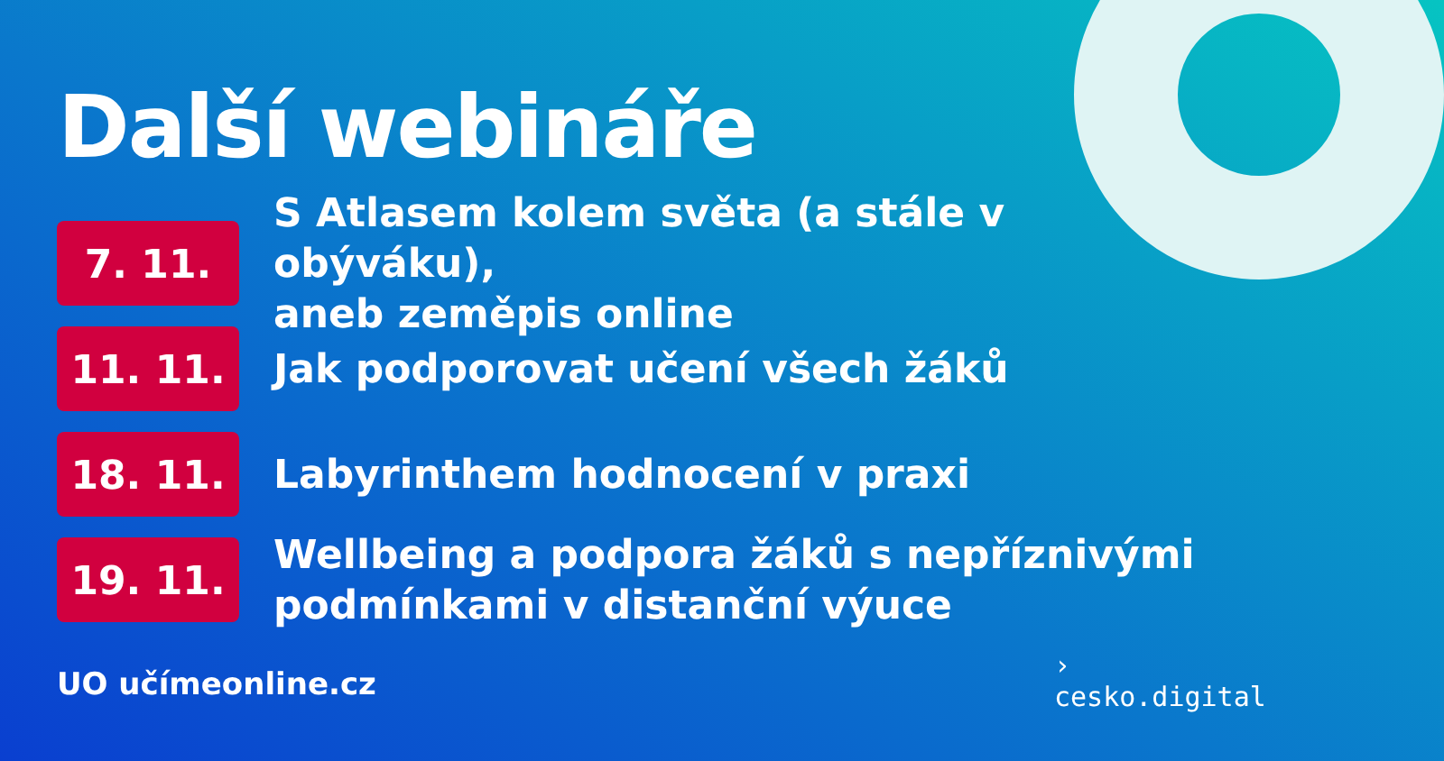Další webináře
7. 11.
S Atlasem kolem světa (a stále v obýváku),
aneb zeměpis online
11. 11.
Jak podporovat učení všech žáků
18. 11.
Labyrinthem hodnocení v praxi
19. 11.
Wellbeing a podpora žáků s nepříznivými
podmínkami v distanční výuce
UO učímeonline.cz
›
cesko.digital